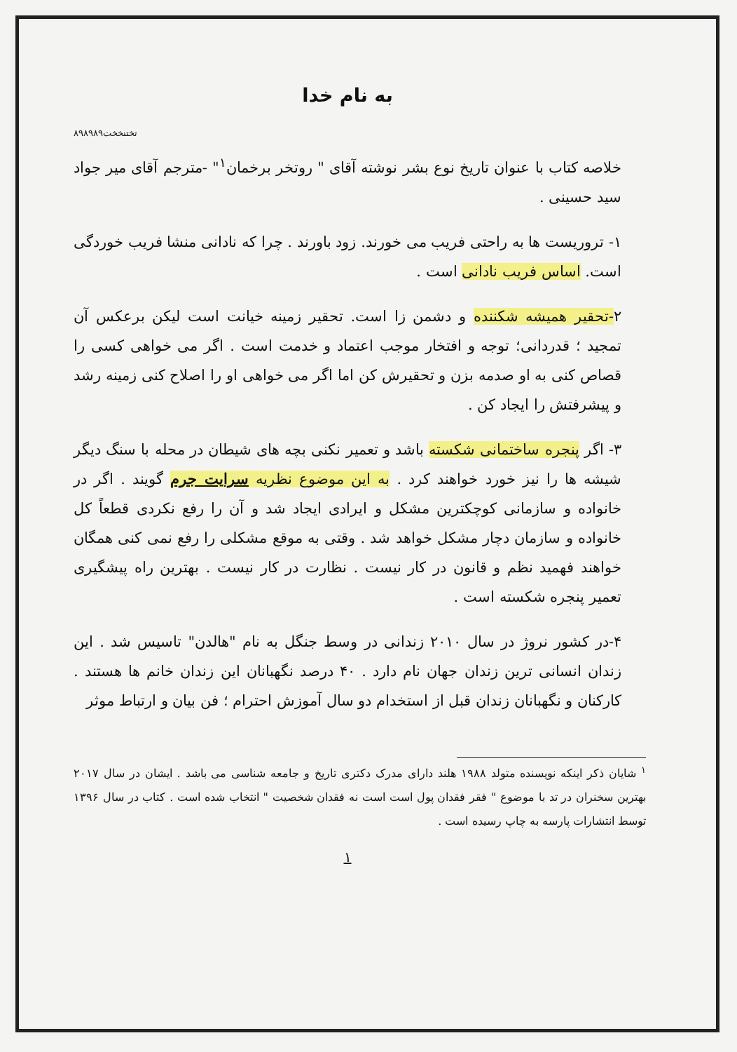به نام خدا
تختنخخت۸۹۸۹۸۹
خلاصه کتاب با عنوان تاریخ نوع بشر نوشته آقای " روتخر برخمان<sup>۱</sup>" -مترجم آقای میر جواد سید حسینی .
۱- تروریست ها به راحتی فریب می خورند. زود باورند . چرا که نادانی منشا فریب خوردگی است. اساس فریب نادانی است .
۲-تحقیر همیشه شکننده و دشمن زا است. تحقیر زمینه خیانت است لیکن برعکس آن تمجید ؛ قدردانی؛ توجه و افتخار موجب اعتماد و خدمت است . اگر می خواهی کسی را قصاص کنی به او صدمه بزن و تحقیرش کن اما اگر می خواهی او را اصلاح کنی زمینه رشد و پیشرفتش را ایجاد کن .
۳- اگر پنجره ساختمانی شکسته باشد و تعمیر نکنی بچه های شیطان در محله با سنگ دیگر شیشه ها را نیز خورد خواهند کرد . به این موضوع نظریه سرایت جرم گویند . اگر در خانواده و سازمانی کوچکترین مشکل و ایرادی ایجاد شد و آن را رفع نکردی قطعاً کل خانواده و سازمان دچار مشکل خواهد شد . وقتی به موقع مشکلی را رفع نمی کنی همگان خواهند فهمید نظم و قانون در کار نیست . نظارت در کار نیست . بهترین راه پیشگیری تعمیر پنجره شکسته است .
۴-در کشور نروژ در سال ۲۰۱۰ زندانی در وسط جنگل به نام "هالدن" تاسیس شد . این زندان انسانی ترین زندان جهان نام دارد . ۴۰ درصد نگهبانان این زندان خانم ها هستند . کارکنان و نگهبانان زندان قبل از استخدام دو سال آموزش احترام ؛ فن بیان و ارتباط موثر
<sup>۱</sup> شایان ذکر اینکه نویسنده متولد ۱۹۸۸ هلند دارای مدرک دکتری تاریخ و جامعه شناسی می باشد . ایشان در سال ۲۰۱۷ بهترین سخنران در تد با موضوع " فقر فقدان پول است است نه فقدان شخصیت " انتخاب شده است . کتاب در سال ۱۳۹۶ توسط انتشارات پارسه به چاپ رسیده است .
۱